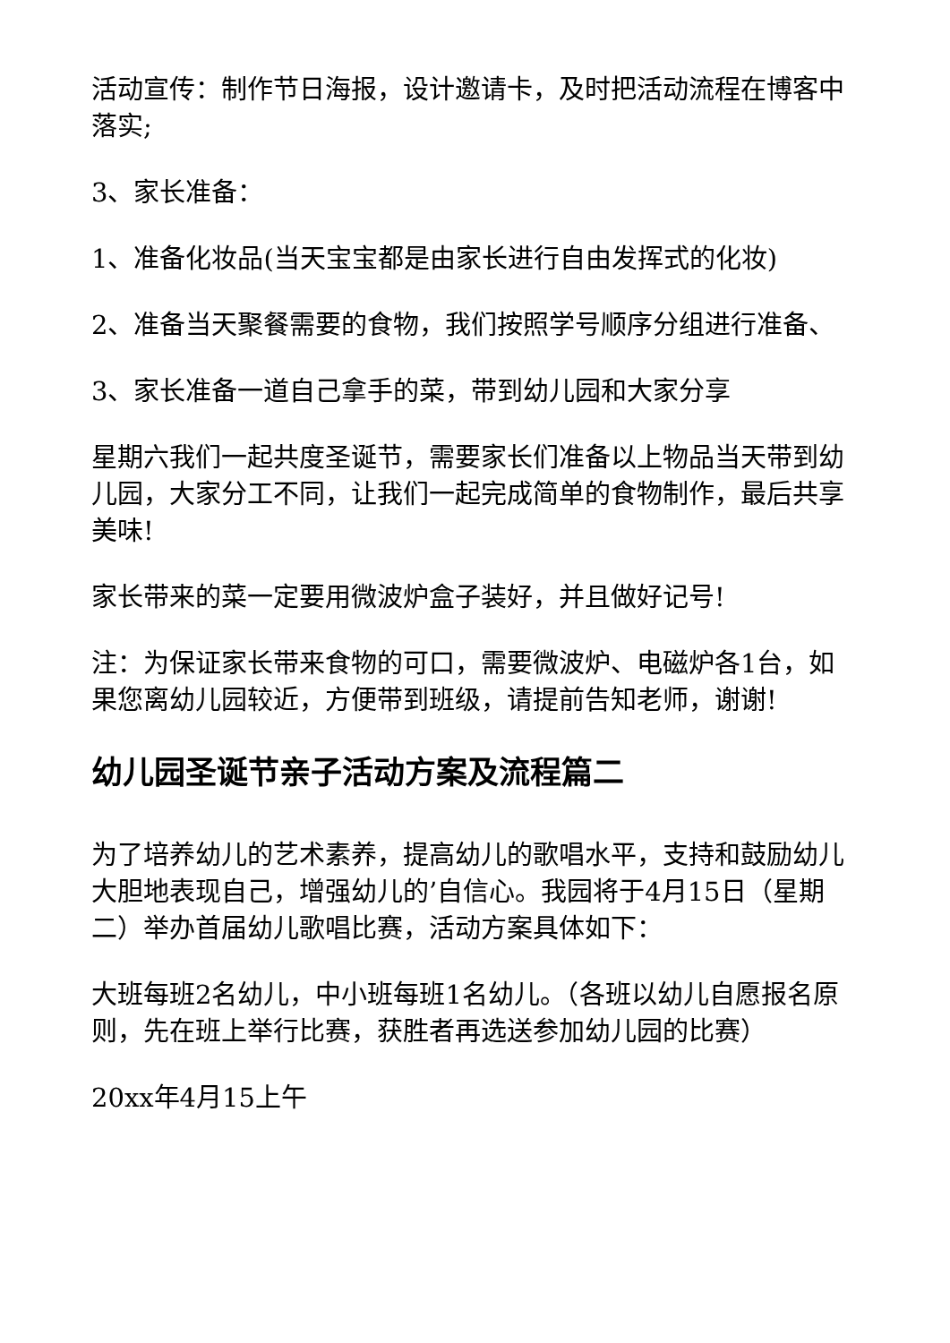活动宣传：制作节日海报，设计邀请卡，及时把活动流程在博客中落实;
3、家长准备：
1、准备化妆品(当天宝宝都是由家长进行自由发挥式的化妆)
2、准备当天聚餐需要的食物，我们按照学号顺序分组进行准备、
3、家长准备一道自己拿手的菜，带到幼儿园和大家分享
星期六我们一起共度圣诞节，需要家长们准备以上物品当天带到幼儿园，大家分工不同，让我们一起完成简单的食物制作，最后共享美味!
家长带来的菜一定要用微波炉盒子装好，并且做好记号!
注：为保证家长带来食物的可口，需要微波炉、电磁炉各1台，如果您离幼儿园较近，方便带到班级，请提前告知老师，谢谢!
幼儿园圣诞节亲子活动方案及流程篇二
为了培养幼儿的艺术素养，提高幼儿的歌唱水平，支持和鼓励幼儿大胆地表现自己，增强幼儿的’自信心。我园将于4月15日（星期二）举办首届幼儿歌唱比赛，活动方案具体如下：
大班每班2名幼儿，中小班每班1名幼儿。（各班以幼儿自愿报名原则，先在班上举行比赛，获胜者再选送参加幼儿园的比赛）
20xx年4月15上午